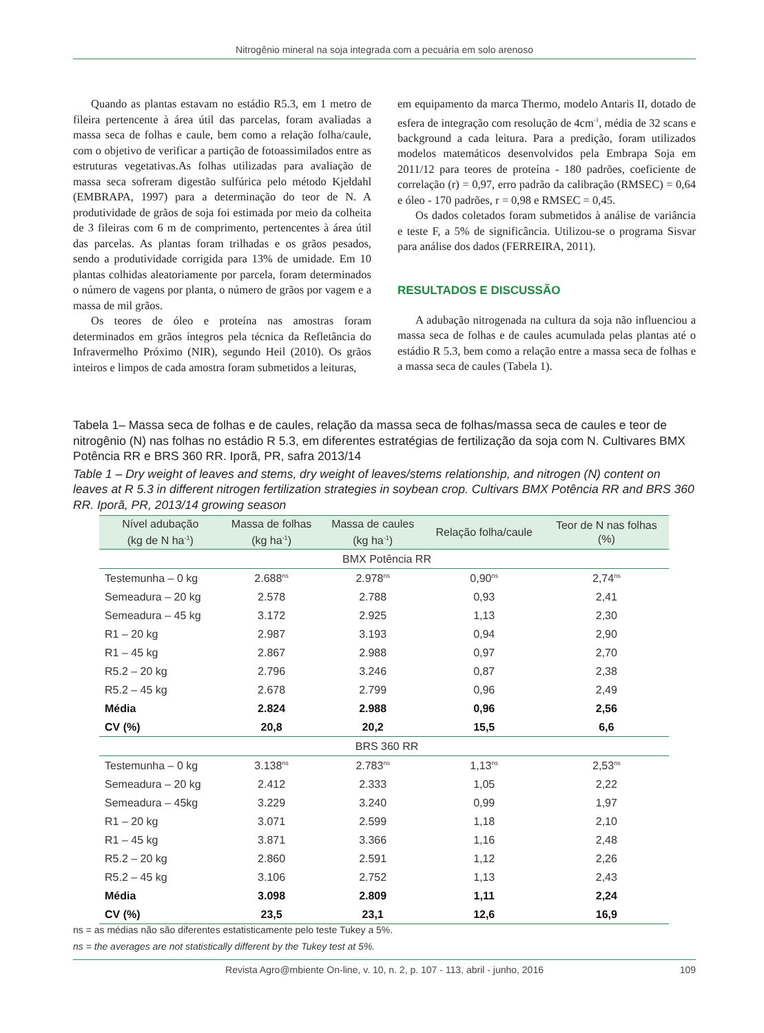Nitrogênio mineral na soja integrada com a pecuária em solo arenoso
Quando as plantas estavam no estádio R5.3, em 1 metro de fileira pertencente à área útil das parcelas, foram avaliadas a massa seca de folhas e caule, bem como a relação folha/caule, com o objetivo de verificar a partição de fotoassimilados entre as estruturas vegetativas.As folhas utilizadas para avaliação de massa seca sofreram digestão sulfúrica pelo método Kjeldahl (EMBRAPA, 1997) para a determinação do teor de N. A produtividade de grãos de soja foi estimada por meio da colheita de 3 fileiras com 6 m de comprimento, pertencentes à área útil das parcelas. As plantas foram trilhadas e os grãos pesados, sendo a produtividade corrigida para 13% de umidade. Em 10 plantas colhidas aleatoriamente por parcela, foram determinados o número de vagens por planta, o número de grãos por vagem e a massa de mil grãos.
Os teores de óleo e proteína nas amostras foram determinados em grãos íntegros pela técnica da Refletância do Infravermelho Próximo (NIR), segundo Heil (2010). Os grãos inteiros e limpos de cada amostra foram submetidos a leituras,
em equipamento da marca Thermo, modelo Antaris II, dotado de esfera de integração com resolução de 4cm<sup>-1</sup>, média de 32 scans e background a cada leitura. Para a predição, foram utilizados modelos matemáticos desenvolvidos pela Embrapa Soja em 2011/12 para teores de proteína - 180 padrões, coeficiente de correlação (r) = 0,97, erro padrão da calibração (RMSEC) = 0,64 e óleo - 170 padrões, r = 0,98 e RMSEC = 0,45.
Os dados coletados foram submetidos à análise de variância e teste F, a 5% de significância. Utilizou-se o programa Sisvar para análise dos dados (FERREIRA, 2011).
RESULTADOS E DISCUSSÃO
A adubação nitrogenada na cultura da soja não influenciou a massa seca de folhas e de caules acumulada pelas plantas até o estádio R 5.3, bem como a relação entre a massa seca de folhas e a massa seca de caules (Tabela 1).
Tabela 1– Massa seca de folhas e de caules, relação da massa seca de folhas/massa seca de caules e teor de nitrogênio (N) nas folhas no estádio R 5.3, em diferentes estratégias de fertilização da soja com N. Cultivares BMX Potência RR e BRS 360 RR. Iporã, PR, safra 2013/14
Table 1 – Dry weight of leaves and stems, dry weight of leaves/stems relationship, and nitrogen (N) content on leaves at R 5.3 in different nitrogen fertilization strategies in soybean crop. Cultivars BMX Potência RR and BRS 360 RR. Iporã, PR, 2013/14 growing season
| Nível adubação (kg de N ha<sup>-1</sup>) | Massa de folhas (kg ha<sup>-1</sup>) | Massa de caules (kg ha<sup>-1</sup>) | Relação folha/caule | Teor de N nas folhas (%) |
| --- | --- | --- | --- | --- |
| BMX Potência RR | | | | |
| Testemunha – 0 kg | 2.688<sup>ns</sup> | 2.978<sup>ns</sup> | 0,90<sup>ns</sup> | 2,74<sup>ns</sup> |
| Semeadura – 20 kg | 2.578 | 2.788 | 0,93 | 2,41 |
| Semeadura – 45 kg | 3.172 | 2.925 | 1,13 | 2,30 |
| R1 – 20 kg | 2.987 | 3.193 | 0,94 | 2,90 |
| R1 – 45 kg | 2.867 | 2.988 | 0,97 | 2,70 |
| R5.2 – 20 kg | 2.796 | 3.246 | 0,87 | 2,38 |
| R5.2 – 45 kg | 2.678 | 2.799 | 0,96 | 2,49 |
| Média | 2.824 | 2.988 | 0,96 | 2,56 |
| CV (%) | 20,8 | 20,2 | 15,5 | 6,6 |
| BRS 360 RR | | | | |
| Testemunha – 0 kg | 3.138<sup>ns</sup> | 2.783<sup>ns</sup> | 1,13<sup>ns</sup> | 2,53<sup>ns</sup> |
| Semeadura – 20 kg | 2.412 | 2.333 | 1,05 | 2,22 |
| Semeadura – 45kg | 3.229 | 3.240 | 0,99 | 1,97 |
| R1 – 20 kg | 3.071 | 2.599 | 1,18 | 2,10 |
| R1 – 45 kg | 3.871 | 3.366 | 1,16 | 2,48 |
| R5.2 – 20 kg | 2.860 | 2.591 | 1,12 | 2,26 |
| R5.2 – 45 kg | 3.106 | 2.752 | 1,13 | 2,43 |
| Média | 3.098 | 2.809 | 1,11 | 2,24 |
| CV (%) | 23,5 | 23,1 | 12,6 | 16,9 |
ns = as médias não são diferentes estatisticamente pelo teste Tukey a 5%.
ns = the averages are not statistically different by the Tukey test at 5%.
Revista Agro@mbiente On-line, v. 10, n. 2, p. 107 - 113, abril - junho, 2016 109